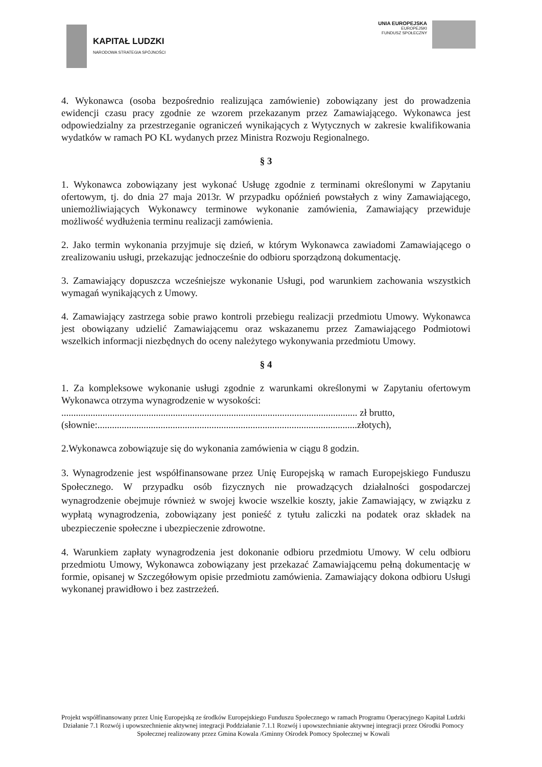KAPITAŁ LUDZKI
NARODOWA STRATEGIA SPÓJNOŚCI
UNIA EUROPEJSKA
EUROPEJSKI
FUNDUSZ SPOŁECZNY
4. Wykonawca (osoba bezpośrednio realizująca zamówienie) zobowiązany jest do prowadzenia ewidencji czasu pracy zgodnie ze wzorem przekazanym przez Zamawiającego. Wykonawca jest odpowiedzialny za przestrzeganie ograniczeń wynikających z Wytycznych w zakresie kwalifikowania wydatków w ramach PO KL wydanych przez Ministra Rozwoju Regionalnego.
§ 3
1. Wykonawca zobowiązany jest wykonać Usługę zgodnie z terminami określonymi w Zapytaniu ofertowym, tj. do dnia 27 maja 2013r. W przypadku opóźnień powstałych z winy Zamawiającego, uniemożliwiających Wykonawcy terminowe wykonanie zamówienia, Zamawiający przewiduje możliwość wydłużenia terminu realizacji zamówienia.
2. Jako termin wykonania przyjmuje się dzień, w którym Wykonawca zawiadomi Zamawiającego o zrealizowaniu usługi, przekazując jednocześnie do odbioru sporządzoną dokumentację.
3. Zamawiający dopuszcza wcześniejsze wykonanie Usługi, pod warunkiem zachowania wszystkich wymagań wynikających z Umowy.
4. Zamawiający zastrzega sobie prawo kontroli przebiegu realizacji przedmiotu Umowy. Wykonawca jest obowiązany udzielić Zamawiającemu oraz wskazanemu przez Zamawiającego Podmiotowi wszelkich informacji niezbędnych do oceny należytego wykonywania przedmiotu Umowy.
§ 4
1. Za kompleksowe wykonanie usługi zgodnie z warunkami określonymi w Zapytaniu ofertowym Wykonawca otrzyma wynagrodzenie w wysokości:
.......................................................................................................................... zł brutto,
(słownie:...........................................................................................................złotych),
2.Wykonawca zobowiązuje się do wykonania zamówienia w ciągu 8 godzin.
3. Wynagrodzenie jest współfinansowane przez Unię Europejską w ramach Europejskiego Funduszu Społecznego. W przypadku osób fizycznych nie prowadzących działalności gospodarczej wynagrodzenie obejmuje również w swojej kwocie wszelkie koszty, jakie Zamawiający, w związku z wypłatą wynagrodzenia, zobowiązany jest ponieść z tytułu zaliczki na podatek oraz składek na ubezpieczenie społeczne i ubezpieczenie zdrowotne.
4. Warunkiem zapłaty wynagrodzenia jest dokonanie odbioru przedmiotu Umowy. W celu odbioru przedmiotu Umowy, Wykonawca zobowiązany jest przekazać Zamawiającemu pełną dokumentację w formie, opisanej w Szczegółowym opisie przedmiotu zamówienia. Zamawiający dokona odbioru Usługi wykonanej prawidłowo i bez zastrzeżeń.
Projekt współfinansowany przez Unię Europejską ze środków Europejskiego Funduszu Społecznego w ramach Programu Operacyjnego Kapitał Ludzki Działanie 7.1 Rozwój i upowszechnienie aktywnej integracji Poddziałanie 7.1.1 Rozwój i upowszechnianie aktywnej integracji przez Ośrodki Pomocy Społecznej realizowany przez Gmina Kowala /Gminny Ośrodek Pomocy Społecznej w Kowali